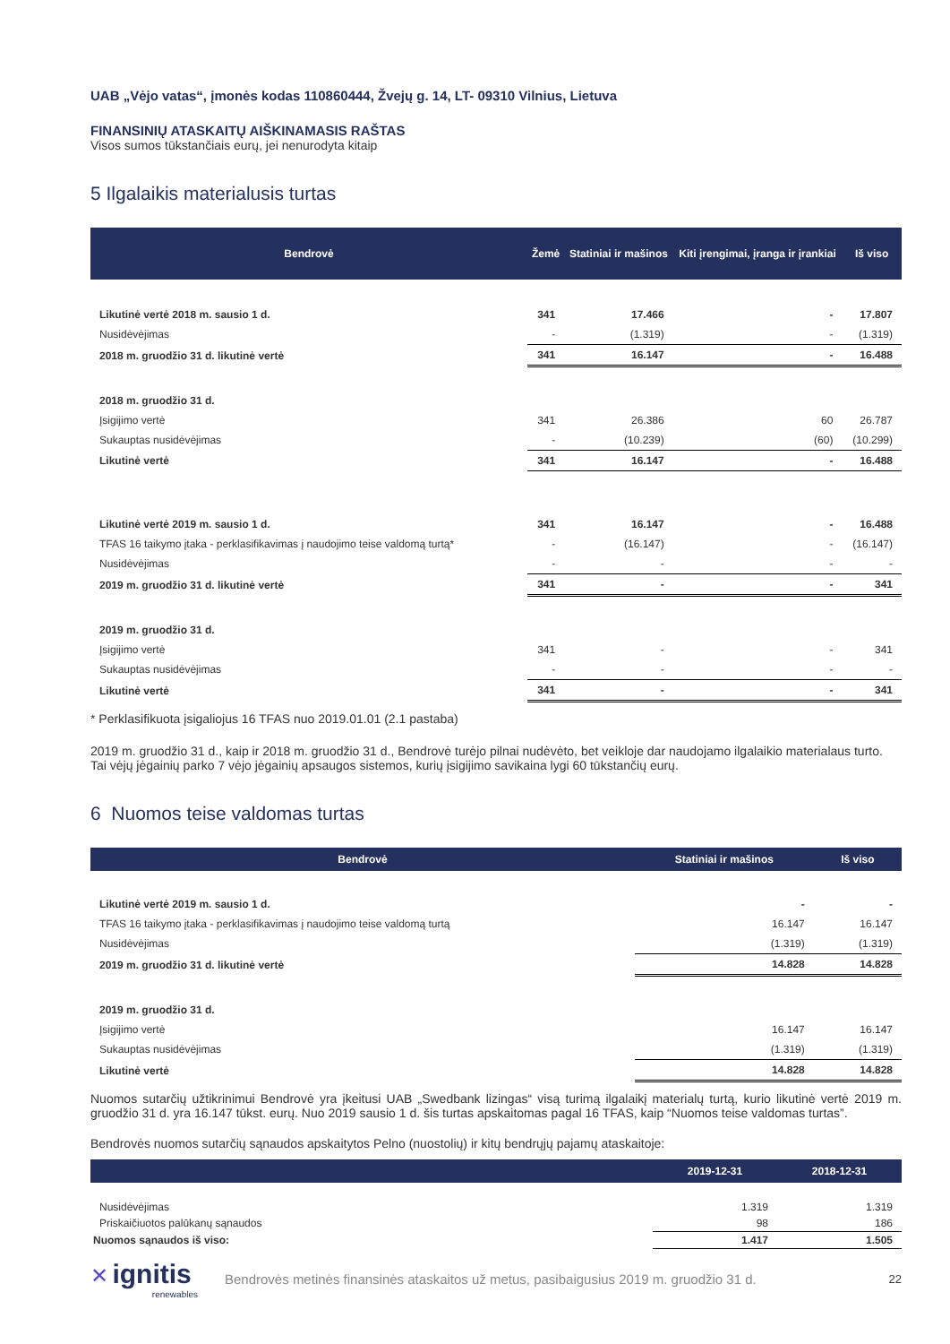UAB „Vėjo vatas“, įmonės kodas 110860444, Žvejų g. 14, LT- 09310 Vilnius, Lietuva
FINANSINIŲ ATASKAITŲ AIŠKINAMASIS RAŠTAS
Visos sumos tūkstančiais eurų, jei nenurodyta kitaip
5 Ilgalaikis materialusis turtas
| Bendrovė | Žemė | Statiniai ir mašinos | Kiti įrengimai, įranga ir įrankiai | Iš viso |
| --- | --- | --- | --- | --- |
| Likutinė vertė 2018 m. sausio 1 d. | 341 | 17.466 | - | 17.807 |
| Nusidėvėjimas | - | (1.319) | - | (1.319) |
| 2018 m. gruodžio 31 d. likutinė vertė | 341 | 16.147 | - | 16.488 |
| 2018 m. gruodžio 31 d. | | | | |
| Įsigijimo vertė | 341 | 26.386 | 60 | 26.787 |
| Sukauptas nusidėvėjimas | - | (10.239) | (60) | (10.299) |
| Likutinė vertė | 341 | 16.147 | - | 16.488 |
| Likutinė vertė 2019 m. sausio 1 d. | 341 | 16.147 | - | 16.488 |
| TFAS 16 taikymo įtaka - perklasifikavimas į naudojimo teise valdomą turtą* | - | (16.147) | - | (16.147) |
| Nusidėvėjimas | - | - | - | - |
| 2019 m. gruodžio 31 d. likutinė vertė | 341 | - | - | 341 |
| 2019 m. gruodžio 31 d. | | | | |
| Įsigijimo vertė | 341 | - | - | 341 |
| Sukauptas nusidėvėjimas | - | - | - | - |
| Likutinė vertė | 341 | - | - | 341 |
* Perklasifikuota įsigaliojus 16 TFAS nuo 2019.01.01 (2.1 pastaba)
2019 m. gruodžio 31 d., kaip ir 2018 m. gruodžio 31 d., Bendrovė turėjo pilnai nudėvėto, bet veikloje dar naudojamo ilgalaikio materialaus turto. Tai vėjų jėgainių parko 7 vėjo jėgainių apsaugos sistemos, kurių įsigijimo savikaina lygi 60 tūkstančių eurų.
6 Nuomos teise valdomas turtas
| Bendrovė | Statiniai ir mašinos | Iš viso |
| --- | --- | --- |
| Likutinė vertė 2019 m. sausio 1 d. | - | - |
| TFAS 16 taikymo įtaka - perklasifikavimas į naudojimo teise valdomą turtą | 16.147 | 16.147 |
| Nusidėvėjimas | (1.319) | (1.319) |
| 2019 m. gruodžio 31 d. likutinė vertė | 14.828 | 14.828 |
| 2019 m. gruodžio 31 d. | | |
| Įsigijimo vertė | 16.147 | 16.147 |
| Sukauptas nusidėvėjimas | (1.319) | (1.319) |
| Likutinė vertė | 14.828 | 14.828 |
Nuomos sutarčių užtikrinimui Bendrovė yra įkeitusi UAB „Swedbank lizingas“ visą turimą ilgalaikį materialų turtą, kurio likutinė vertė 2019 m. gruodžio 31 d. yra 16.147 tūkst. eurų. Nuo 2019 sausio 1 d. šis turtas apskaitomas pagal 16 TFAS, kaip “Nuomos teise valdomas turtas”.
Bendrovės nuomos sutarčių sąnaudos apskaitytos Pelno (nuostolių) ir kitų bendrųjų pajamų ataskaitoje:
| | 2019-12-31 | 2018-12-31 |
| --- | --- | --- |
| Nusidėvėjimas | 1.319 | 1.319 |
| Priskaičiuotos palūkanų sąnaudos | 98 | 186 |
| Nuomos sąnaudos iš viso: | 1.417 | 1.505 |
✕ ignitis
renewables
Bendrovės metinės finansinės ataskaitos už metus, pasibaigusius 2019 m. gruodžio 31 d.
22